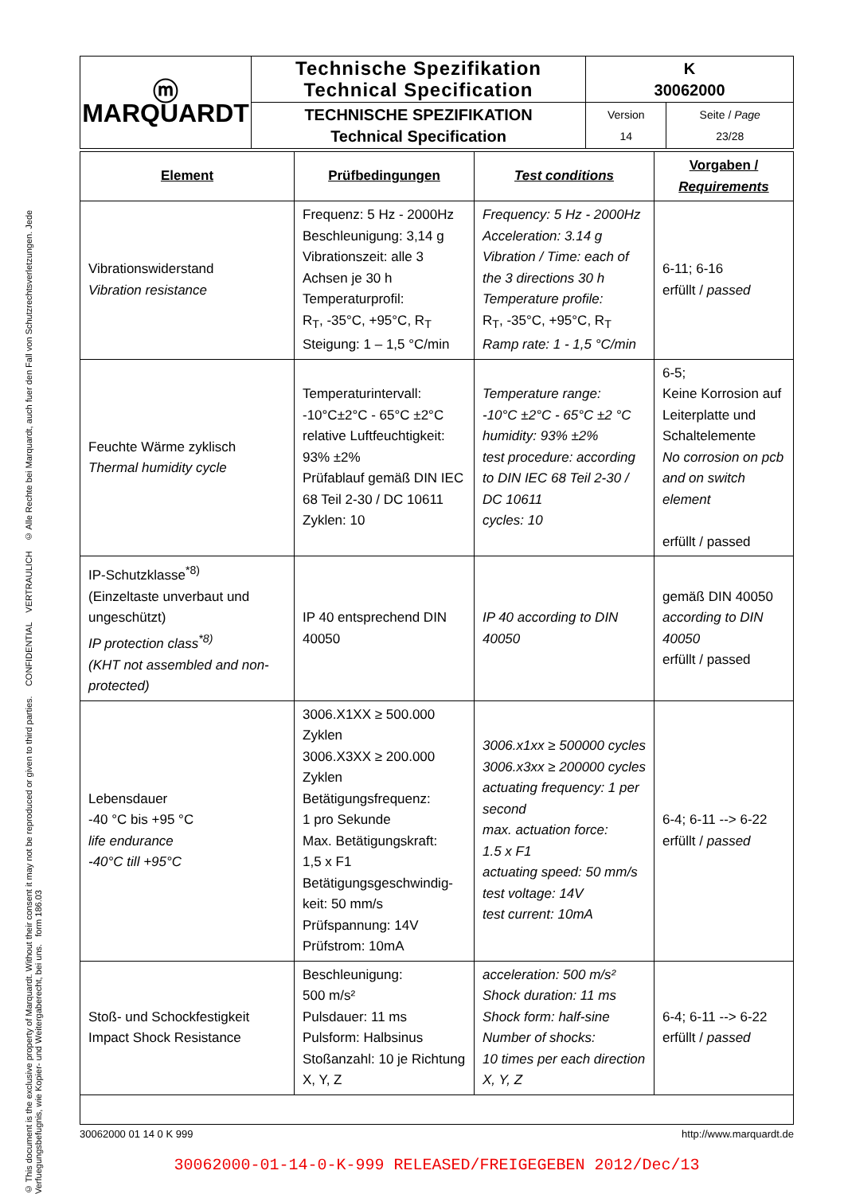© This document is the exclusive property of Marquardt. Without their consent it may not be reproduced or given to third parties. CONFIDENTIAL VERTRAULICH © Alle Rechte bei Marquardt, auch fuer den Fall von Schutzrechtsverletzungen. Jede Verfuegungsbefugnis, wie Kopier- und Weitergaberecht, bei uns. form 186.03
| ⓜ MARQUARDT | Technische Spezifikation Technical Specification | K 30062000 | |
| | TECHNISCHE SPEZIFIKATION Technical Specification | Version 14 | Seite / Page 23/28 |
| Element | Prüfbedingungen | Test conditions | Vorgaben / Requirements |
| --- | --- | --- | --- |
| Vibrationswiderstand Vibration resistance | Frequenz: 5 Hz - 2000Hz Beschleunigung: 3,14 g Vibrationszeit: alle 3 Achsen je 30 h Temperaturprofil: R<sub>T</sub>, -35°C, +95°C, R<sub>T</sub> Steigung: 1 – 1,5 °C/min | Frequency: 5 Hz - 2000Hz Acceleration: 3.14 g Vibration / Time: each of the 3 directions 30 h Temperature profile: R<sub>T</sub>, -35°C, +95°C, R<sub>T</sub> Ramp rate: 1 - 1,5 °C/min | 6-11; 6-16 erfüllt / passed |
| Feuchte Wärme zyklisch Thermal humidity cycle | Temperaturintervall: -10°C±2°C - 65°C ±2°C relative Luftfeuchtigkeit: 93% ±2% Prüfablauf gemäß DIN IEC 68 Teil 2-30 / DC 10611 Zyklen: 10 | Temperature range: -10°C ±2°C - 65°C ±2 °C humidity: 93% ±2% test procedure: according to DIN IEC 68 Teil 2-30 / DC 10611 cycles: 10 | 6-5; Keine Korrosion auf Leiterplatte und Schaltelemente No corrosion on pcb and on switch element erfüllt / passed |
| IP-Schutzklasse<sup>*8)</sup> (Einzeltaste unverbaut und ungeschützt) IP protection class<sup>*8)</sup> (KHT not assembled and non-protected) | IP 40 entsprechend DIN 40050 | IP 40 according to DIN 40050 | gemäß DIN 40050 according to DIN 40050 erfüllt / passed |
| Lebensdauer -40 °C bis +95 °C life endurance -40°C till +95°C | 3006.X1XX ≥ 500.000 Zyklen 3006.X3XX ≥ 200.000 Zyklen Betätigungsfrequenz: 1 pro Sekunde Max. Betätigungskraft: 1,5 x F1 Betätigungsgeschwindig-keit: 50 mm/s Prüfspannung: 14V Prüfstrom: 10mA | 3006.x1xx ≥ 500000 cycles 3006.x3xx ≥ 200000 cycles actuating frequency: 1 per second max. actuation force: 1.5 x F1 actuating speed: 50 mm/s test voltage: 14V test current: 10mA | 6-4; 6-11 --> 6-22 erfüllt / passed |
| Stoß- und Schockfestigkeit Impact Shock Resistance | Beschleunigung: 500 m/s² Pulsdauer: 11 ms Pulsform: Halbsinus Stoßanzahl: 10 je Richtung X, Y, Z | acceleration: 500 m/s² Shock duration: 11 ms Shock form: half-sine Number of shocks: 10 times per each direction X, Y, Z | 6-4; 6-11 --> 6-22 erfüllt / passed |
30062000 01 14 0 K 999 http://www.marquardt.de
30062000-01-14-0-K-999 RELEASED/FREIGEGEBEN 2012/Dec/13